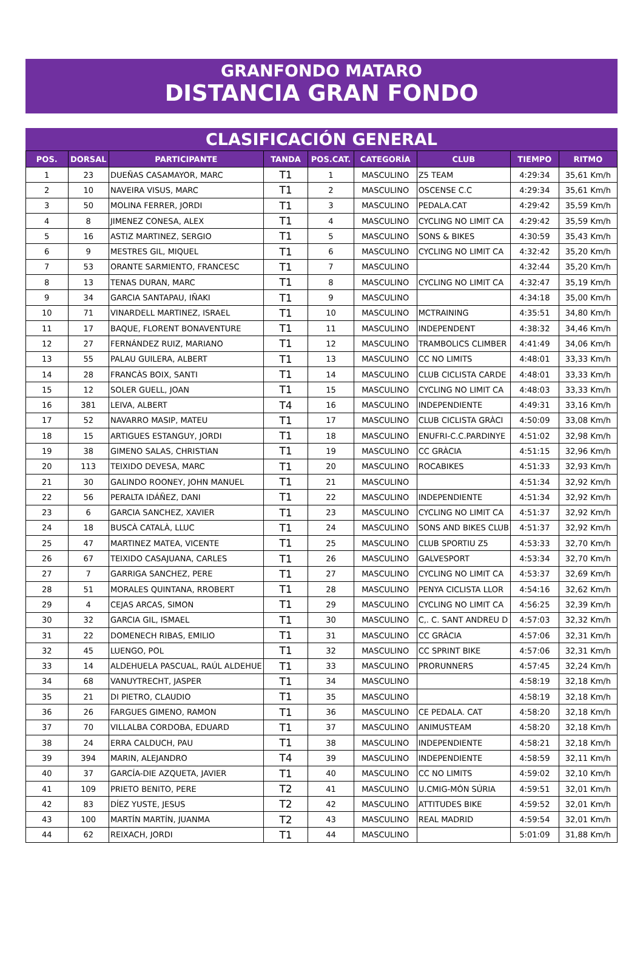GRANFONDO MATARO
DISTANCIA GRAN FONDO
CLASIFICACIÓN GENERAL
| POS. | DORSAL | PARTICIPANTE | TANDA | POS.CAT. | CATEGORÍA | CLUB | TIEMPO | RITMO |
| --- | --- | --- | --- | --- | --- | --- | --- | --- |
| 1 | 23 | DUEÑAS CASAMAYOR, MARC | T1 | 1 | MASCULINO | Z5 TEAM | 4:29:34 | 35,61 Km/h |
| 2 | 10 | NAVEIRA VISUS, MARC | T1 | 2 | MASCULINO | OSCENSE C.C | 4:29:34 | 35,61 Km/h |
| 3 | 50 | MOLINA FERRER, JORDI | T1 | 3 | MASCULINO | PEDALA.CAT | 4:29:42 | 35,59 Km/h |
| 4 | 8 | JIMENEZ CONESA, ALEX | T1 | 4 | MASCULINO | CYCLING NO LIMIT CA | 4:29:42 | 35,59 Km/h |
| 5 | 16 | ASTIZ MARTINEZ, SERGIO | T1 | 5 | MASCULINO | SONS & BIKES | 4:30:59 | 35,43 Km/h |
| 6 | 9 | MESTRES GIL, MIQUEL | T1 | 6 | MASCULINO | CYCLING NO LIMIT CA | 4:32:42 | 35,20 Km/h |
| 7 | 53 | ORANTE SARMIENTO, FRANCESC | T1 | 7 | MASCULINO | | 4:32:44 | 35,20 Km/h |
| 8 | 13 | TENAS DURAN, MARC | T1 | 8 | MASCULINO | CYCLING NO LIMIT CA | 4:32:47 | 35,19 Km/h |
| 9 | 34 | GARCIA SANTAPAU, IÑAKI | T1 | 9 | MASCULINO | | 4:34:18 | 35,00 Km/h |
| 10 | 71 | VINARDELL MARTINEZ, ISRAEL | T1 | 10 | MASCULINO | MCTRAINING | 4:35:51 | 34,80 Km/h |
| 11 | 17 | BAQUE, FLORENT BONAVENTURE | T1 | 11 | MASCULINO | INDEPENDENT | 4:38:32 | 34,46 Km/h |
| 12 | 27 | FERNÁNDEZ RUIZ, MARIANO | T1 | 12 | MASCULINO | TRAMBOLICS CLIMBER | 4:41:49 | 34,06 Km/h |
| 13 | 55 | PALAU GUILERA, ALBERT | T1 | 13 | MASCULINO | CC NO LIMITS | 4:48:01 | 33,33 Km/h |
| 14 | 28 | FRANCÀS BOIX, SANTI | T1 | 14 | MASCULINO | CLUB CICLISTA CARDE | 4:48:01 | 33,33 Km/h |
| 15 | 12 | SOLER GUELL, JOAN | T1 | 15 | MASCULINO | CYCLING NO LIMIT CA | 4:48:03 | 33,33 Km/h |
| 16 | 381 | LEIVA, ALBERT | T4 | 16 | MASCULINO | INDEPENDIENTE | 4:49:31 | 33,16 Km/h |
| 17 | 52 | NAVARRO MASIP, MATEU | T1 | 17 | MASCULINO | CLUB CICLISTA GRÀCI | 4:50:09 | 33,08 Km/h |
| 18 | 15 | ARTIGUES ESTANGUY, JORDI | T1 | 18 | MASCULINO | ENUFRI-C.C.PARDINYE | 4:51:02 | 32,98 Km/h |
| 19 | 38 | GIMENO SALAS, CHRISTIAN | T1 | 19 | MASCULINO | CC GRÀCIA | 4:51:15 | 32,96 Km/h |
| 20 | 113 | TEIXIDO DEVESA, MARC | T1 | 20 | MASCULINO | ROCABIKES | 4:51:33 | 32,93 Km/h |
| 21 | 30 | GALINDO ROONEY, JOHN MANUEL | T1 | 21 | MASCULINO | | 4:51:34 | 32,92 Km/h |
| 22 | 56 | PERALTA IDÁÑEZ, DANI | T1 | 22 | MASCULINO | INDEPENDIENTE | 4:51:34 | 32,92 Km/h |
| 23 | 6 | GARCIA SANCHEZ, XAVIER | T1 | 23 | MASCULINO | CYCLING NO LIMIT CA | 4:51:37 | 32,92 Km/h |
| 24 | 18 | BUSCÀ CATALÀ, LLUC | T1 | 24 | MASCULINO | SONS AND BIKES CLUB | 4:51:37 | 32,92 Km/h |
| 25 | 47 | MARTINEZ MATEA, VICENTE | T1 | 25 | MASCULINO | CLUB SPORTIU Z5 | 4:53:33 | 32,70 Km/h |
| 26 | 67 | TEIXIDO CASAJUANA, CARLES | T1 | 26 | MASCULINO | GALVESPORT | 4:53:34 | 32,70 Km/h |
| 27 | 7 | GARRIGA SANCHEZ, PERE | T1 | 27 | MASCULINO | CYCLING NO LIMIT CA | 4:53:37 | 32,69 Km/h |
| 28 | 51 | MORALES QUINTANA, RROBERT | T1 | 28 | MASCULINO | PENYA CICLISTA LLOR | 4:54:16 | 32,62 Km/h |
| 29 | 4 | CEJAS ARCAS, SIMON | T1 | 29 | MASCULINO | CYCLING NO LIMIT CA | 4:56:25 | 32,39 Km/h |
| 30 | 32 | GARCIA GIL, ISMAEL | T1 | 30 | MASCULINO | C,. C. SANT ANDREU D | 4:57:03 | 32,32 Km/h |
| 31 | 22 | DOMENECH RIBAS, EMILIO | T1 | 31 | MASCULINO | CC GRÀCIA | 4:57:06 | 32,31 Km/h |
| 32 | 45 | LUENGO, POL | T1 | 32 | MASCULINO | CC SPRINT BIKE | 4:57:06 | 32,31 Km/h |
| 33 | 14 | ALDEHUELA PASCUAL, RAÚL ALDEHUE | T1 | 33 | MASCULINO | PRORUNNERS | 4:57:45 | 32,24 Km/h |
| 34 | 68 | VANUYTRECHT, JASPER | T1 | 34 | MASCULINO | | 4:58:19 | 32,18 Km/h |
| 35 | 21 | DI PIETRO, CLAUDIO | T1 | 35 | MASCULINO | | 4:58:19 | 32,18 Km/h |
| 36 | 26 | FARGUES GIMENO, RAMON | T1 | 36 | MASCULINO | CE PEDALA. CAT | 4:58:20 | 32,18 Km/h |
| 37 | 70 | VILLALBA CORDOBA, EDUARD | T1 | 37 | MASCULINO | ANIMUSTEAM | 4:58:20 | 32,18 Km/h |
| 38 | 24 | ERRA CALDUCH, PAU | T1 | 38 | MASCULINO | INDEPENDIENTE | 4:58:21 | 32,18 Km/h |
| 39 | 394 | MARIN, ALEJANDRO | T4 | 39 | MASCULINO | INDEPENDIENTE | 4:58:59 | 32,11 Km/h |
| 40 | 37 | GARCÍA-DIE AZQUETA, JAVIER | T1 | 40 | MASCULINO | CC NO LIMITS | 4:59:02 | 32,10 Km/h |
| 41 | 109 | PRIETO BENITO, PERE | T2 | 41 | MASCULINO | U.CMIG-MÓN SÚRIA | 4:59:51 | 32,01 Km/h |
| 42 | 83 | DÍEZ YUSTE, JESUS | T2 | 42 | MASCULINO | ATTITUDES BIKE | 4:59:52 | 32,01 Km/h |
| 43 | 100 | MARTÍN MARTÍN, JUANMA | T2 | 43 | MASCULINO | REAL MADRID | 4:59:54 | 32,01 Km/h |
| 44 | 62 | REIXACH, JORDI | T1 | 44 | MASCULINO | | 5:01:09 | 31,88 Km/h |